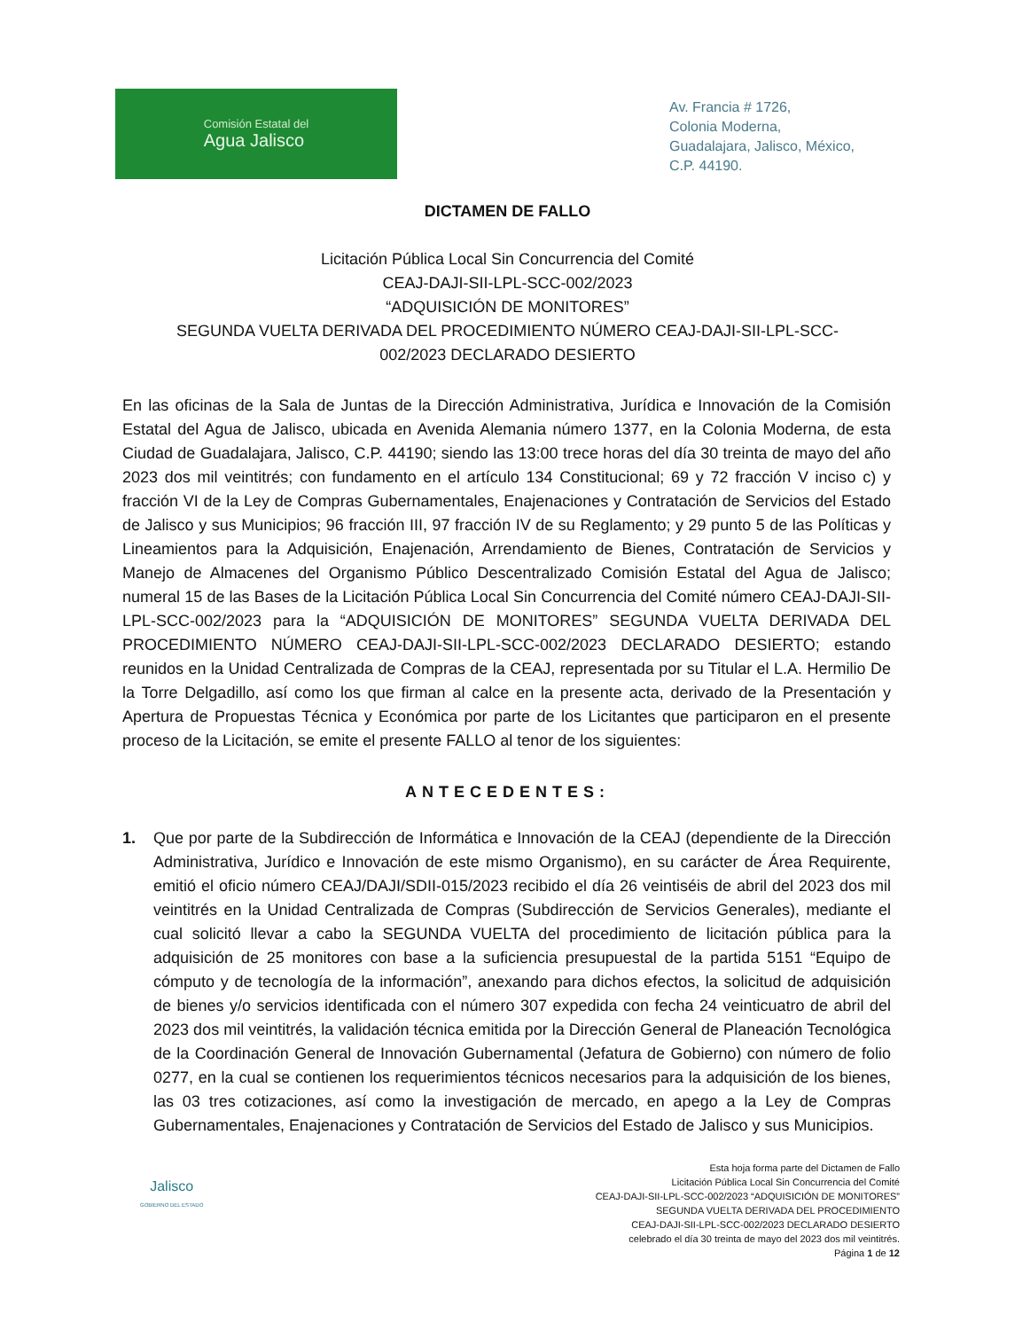Comisión Estatal del
Agua Jalisco
Av. Francia # 1726,
Colonia Moderna,
Guadalajara, Jalisco, México,
C.P. 44190.
DICTAMEN DE FALLO
Licitación Pública Local Sin Concurrencia del Comité
CEAJ-DAJI-SII-LPL-SCC-002/2023
“ADQUISICIÓN DE MONITORES”
SEGUNDA VUELTA DERIVADA DEL PROCEDIMIENTO NÚMERO CEAJ-DAJI-SII-LPL-SCC-
002/2023 DECLARADO DESIERTO
En las oficinas de la Sala de Juntas de la Dirección Administrativa, Jurídica e Innovación de la Comisión Estatal del Agua de Jalisco, ubicada en Avenida Alemania número 1377, en la Colonia Moderna, de esta Ciudad de Guadalajara, Jalisco, C.P. 44190; siendo las 13:00 trece horas del día 30 treinta de mayo del año 2023 dos mil veintitrés; con fundamento en el artículo 134 Constitucional; 69 y 72 fracción V inciso c) y fracción VI de la Ley de Compras Gubernamentales, Enajenaciones y Contratación de Servicios del Estado de Jalisco y sus Municipios; 96 fracción III, 97 fracción IV de su Reglamento; y 29 punto 5 de las Políticas y Lineamientos para la Adquisición, Enajenación, Arrendamiento de Bienes, Contratación de Servicios y Manejo de Almacenes del Organismo Público Descentralizado Comisión Estatal del Agua de Jalisco; numeral 15 de las Bases de la Licitación Pública Local Sin Concurrencia del Comité número CEAJ-DAJI-SII-LPL-SCC-002/2023 para la “ADQUISICIÓN DE MONITORES” SEGUNDA VUELTA DERIVADA DEL PROCEDIMIENTO NÚMERO CEAJ-DAJI-SII-LPL-SCC-002/2023 DECLARADO DESIERTO; estando reunidos en la Unidad Centralizada de Compras de la CEAJ, representada por su Titular el L.A. Hermilio De la Torre Delgadillo, así como los que firman al calce en la presente acta, derivado de la Presentación y Apertura de Propuestas Técnica y Económica por parte de los Licitantes que participaron en el presente proceso de la Licitación, se emite el presente FALLO al tenor de los siguientes:
ANTECEDENTES:
1. Que por parte de la Subdirección de Informática e Innovación de la CEAJ (dependiente de la Dirección Administrativa, Jurídico e Innovación de este mismo Organismo), en su carácter de Área Requirente, emitió el oficio número CEAJ/DAJI/SDII-015/2023 recibido el día 26 veintiséis de abril del 2023 dos mil veintitrés en la Unidad Centralizada de Compras (Subdirección de Servicios Generales), mediante el cual solicitó llevar a cabo la SEGUNDA VUELTA del procedimiento de licitación pública para la adquisición de 25 monitores con base a la suficiencia presupuestal de la partida 5151 “Equipo de cómputo y de tecnología de la información”, anexando para dichos efectos, la solicitud de adquisición de bienes y/o servicios identificada con el número 307 expedida con fecha 24 veinticuatro de abril del 2023 dos mil veintitrés, la validación técnica emitida por la Dirección General de Planeación Tecnológica de la Coordinación General de Innovación Gubernamental (Jefatura de Gobierno) con número de folio 0277, en la cual se contienen los requerimientos técnicos necesarios para la adquisición de los bienes, las 03 tres cotizaciones, así como la investigación de mercado, en apego a la Ley de Compras Gubernamentales, Enajenaciones y Contratación de Servicios del Estado de Jalisco y sus Municipios.
Jalisco
GOBIERNO DEL ESTADO
Esta hoja forma parte del Dictamen de Fallo
Licitación Pública Local Sin Concurrencia del Comité
CEAJ-DAJI-SII-LPL-SCC-002/2023 “ADQUISICIÓN DE MONITORES”
SEGUNDA VUELTA DERIVADA DEL PROCEDIMIENTO
CEAJ-DAJI-SII-LPL-SCC-002/2023 DECLARADO DESIERTO
celebrado el día 30 treinta de mayo del 2023 dos mil veintitrés.
Página 1 de 12